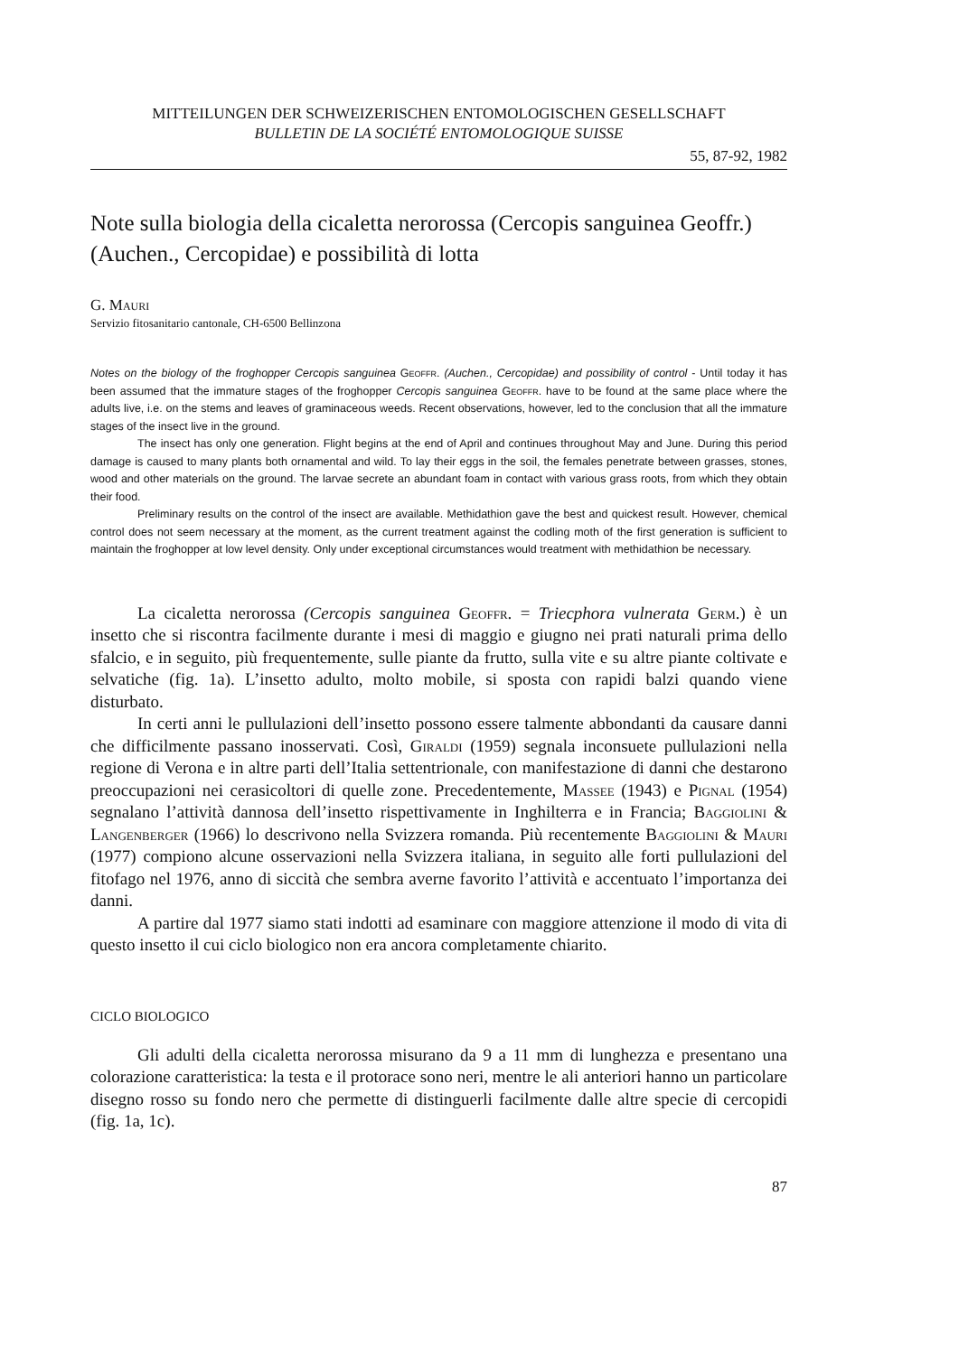MITTEILUNGEN DER SCHWEIZERISCHEN ENTOMOLOGISCHEN GESELLSCHAFT
BULLETIN DE LA SOCIÉTÉ ENTOMOLOGIQUE SUISSE
55, 87-92, 1982
Note sulla biologia della cicaletta nerorossa (Cercopis sanguinea Geoffr.) (Auchen., Cercopidae) e possibilità di lotta
G. Mauri
Servizio fitosanitario cantonale, CH-6500 Bellinzona
Notes on the biology of the froghopper Cercopis sanguinea Geoffr. (Auchen., Cercopidae) and possibility of control - Until today it has been assumed that the immature stages of the froghopper Cercopis sanguinea Geoffr. have to be found at the same place where the adults live, i.e. on the stems and leaves of graminaceous weeds. Recent observations, however, led to the conclusion that all the immature stages of the insect live in the ground.
The insect has only one generation. Flight begins at the end of April and continues throughout May and June. During this period damage is caused to many plants both ornamental and wild. To lay their eggs in the soil, the females penetrate between grasses, stones, wood and other materials on the ground. The larvae secrete an abundant foam in contact with various grass roots, from which they obtain their food.
Preliminary results on the control of the insect are available. Methidathion gave the best and quickest result. However, chemical control does not seem necessary at the moment, as the current treatment against the codling moth of the first generation is sufficient to maintain the froghopper at low level density. Only under exceptional circumstances would treatment with methidathion be necessary.
La cicaletta nerorossa (Cercopis sanguinea Geoffr. = Triecphora vulnerata Germ.) è un insetto che si riscontra facilmente durante i mesi di maggio e giugno nei prati naturali prima dello sfalcio, e in seguito, più frequentemente, sulle piante da frutto, sulla vite e su altre piante coltivate e selvatiche (fig. 1a). L’insetto adulto, molto mobile, si sposta con rapidi balzi quando viene disturbato.
In certi anni le pullulazioni dell’insetto possono essere talmente abbondanti da causare danni che difficilmente passano inosservati. Così, Giraldi (1959) segnala inconsuete pullulazioni nella regione di Verona e in altre parti dell’Italia settentrionale, con manifestazione di danni che destarono preoccupazioni nei cerasicoltori di quelle zone. Precedentemente, Massee (1943) e Pignal (1954) segnalano l’attività dannosa dell’insetto rispettivamente in Inghilterra e in Francia; Baggiolini & Langenberger (1966) lo descrivono nella Svizzera romanda. Più recentemente Baggiolini & Mauri (1977) compiono alcune osservazioni nella Svizzera italiana, in seguito alle forti pullulazioni del fitofago nel 1976, anno di siccità che sembra averne favorito l’attività e accentuato l’importanza dei danni.
A partire dal 1977 siamo stati indotti ad esaminare con maggiore attenzione il modo di vita di questo insetto il cui ciclo biologico non era ancora completamente chiarito.
CICLO BIOLOGICO
Gli adulti della cicaletta nerorossa misurano da 9 a 11 mm di lunghezza e presentano una colorazione caratteristica: la testa e il protorace sono neri, mentre le ali anteriori hanno un particolare disegno rosso su fondo nero che permette di distinguerli facilmente dalle altre specie di cercopidi (fig. 1a, 1c).
87